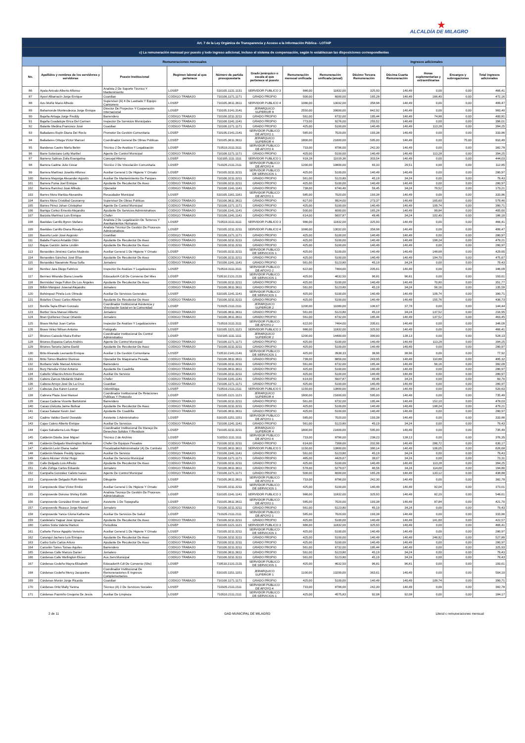★
ALCALDÍA DE MILAGRO
| Art. 7 de la Ley Orgánica de Transparencia y Acceso a la Información Pública - LOTAIP | | | | | | | | | | | | |
| --- | --- | --- | --- | --- | --- | --- | --- | --- | --- | --- | --- | --- |
| c) La remuneración mensual por puesto y todo ingreso adicional, incluso el sistema de compensación, según lo establezcan las disposiciones correspondientes | | | | | | | | | | | | |
| Remuneraciones mensuales | | | | | | | | Ingresos adicionales | | | | |
| No. | Apellidos y nombres de los servidores y servidoras | Puesto Institucional | Regimen laboral al que pertenece | Número de partida presupuestaria | Grado jerárquico o escala al que pertenece el puesto | Remuneración mensual unificada | Remuneración unificada (anual) | Décimo Tercera Remuneración | Décima Cuarta Remuneración | Horas suplementarias y extraordinarias | Encargos y subrogaciones | Total ingresos adicionales |
| 86 | Ayala Arévalo Alberto Alfonso | Analista 2 De Soporte Técnico Y Mantenimiento | LOSEP | 510105.1131.1131 | SERVIDOR PUBLICO 3 | 986,00 | 11832,00 | 325,93 | 140,49 | 0,00 | 0,00 | 466,41 |
| 87 | Ayoví Albarracín Jorge Enrique | Guardian | CODIGO TRABAJO | 710106.1171.1171 | GRADO PROPIO | 500,00 | 6000,00 | 165,28 | 140,49 | 166,40 | 0,00 | 472,16 |
| 88 | Azu Muñiz Mario Alfredo | Supervisor (A) 4 De Lastrado Y Equipo Camionero | LOSEP | 710105.3611.3611 | SERVIDOR PUBLICO 4 | 1086,00 | 13032,00 | 358,98 | 140,49 | 0,00 | 0,00 | 499,47 |
| 89 | Bahamonde Montesdeoca Jorge Enrique | Director De Proyectos Y Cooperación Internacional | LOSEP | 710105.3141.3141 | JERARQUICO SUPERIOR 8 | 2550,00 | 30600,00 | 842,92 | 140,49 | 0,00 | 0,00 | 983,40 |
| 90 | Bajaña Arriaga Jorge Freddy | Barrendero | CODIGO TRABAJO | 710106.3211.3211 | GRADO PROPIO | 561,00 | 6732,00 | 185,44 | 140,49 | 74,88 | 0,00 | 400,81 |
| 91 | Bajaña Guadalupe Erica Del Carmen | Inspector De Servicios Municipales | CODIGO TRABAJO | 710106.1141.1141 | GRADO PROPIO | 773,00 | 9276,00 | 255,52 | 140,49 | 0,00 | 0,00 | 396,01 |
| 92 | Balante Medina Francisco José | Guardian | CODIGO TRABAJO | 710106.1171.1171 | GRADO PROPIO | 425,00 | 5100,00 | 140,49 | 140,49 | 113,28 | 0,00 | 394,25 |
| 93 | Balladares Espín Diana Del Rocío | Promotor De Gestión Comunitaria | LOSEP | 710105.2141.2141 | SERVIDOR PUBLICO DE APOYO 1 | 585,00 | 7020,00 | 193,38 | 140,49 | 0,00 | 0,00 | 333,86 |
| 94 | Balladares Ortega Víctor Manuel | Coordinador General De Obras Publicas | LOSEP | 710105.3611.3611 | JERARQUICO SUPERIOR 4 | 1800,00 | 21600,00 | 595,00 | 140,49 | 0,00 | 75,00 | 810,49 |
| 95 | Banderas Castro María Belén | Técnico 2 De Avalúos Y Legalización | LOSEP | 710510.3111.3111 | SERVIDOR PUBLICO DE APOYO 4 | 733,00 | 8796,00 | 242,30 | 140,49 | 0,00 | 0,00 | 382,78 |
| 96 | Barre Solorzano Letty Maribel | Agente De Control Municipal | CODIGO TRABAJO | 710106.1171.1171 | GRADO PROPIO | 425,00 | 5100,00 | 140,49 | 140,49 | 113,28 | 0,00 | 394,25 |
| 97 | Barreno Salinas Zoila Evangelina | Concejal Alterno | LOSEP | 510105.1111.1111 | SERVIDOR PUBLICO 1 | 918,28 | 11019,36 | 303,54 | 140,49 | 0,00 | 0,00 | 444,03 |
| 98 | Barrera Cadme Julio César | Técnico 2 De Vinculación Comunitaria | LOSEP | 710105.2111.2111 | SERVIDOR PUBLICO DE APOYO 4 | 1200,00 | 10800,00 | 83,33 | 29,51 | 0,00 | 0,00 | 112,85 |
| 99 | Barrera Martínez Joselito Alfonso | Auxiliar General 1 De Higiene Y Ornato | LOSEP | 710105.3211.3211 | SERVIDOR PUBLICO DE SERVICIOS 1 | 425,00 | 5100,00 | 140,49 | 140,49 | 0,00 | 0,00 | 280,97 |
| 100 | Barrera Mayorga Alexander Agustín | Auxiliar De Mantenimiento De Parques | CODIGO TRABAJO | 710106.3211.3211 | GRADO PROPIO | 561,00 | 5123,80 | 45,19 | 34,24 | 0,00 | 0,00 | 79,43 |
| 101 | Barrera Puma Joel Enrique | Ayudante De Recolector De Aseo | CODIGO TRABAJO | 710106.3211.3211 | GRADO PROPIO | 425,00 | 5100,00 | 140,49 | 140,49 | 0,00 | 0,00 | 280,97 |
| 102 | Barrera Ramírez José Alfredo | Operador | CODIGO TRABAJO | 710106.1141.1141 | GRADO PROPIO | 738,00 | 6740,40 | 59,45 | 34,24 | 79,52 | 0,00 | 173,21 |
| 103 | Barres Mora Maritza Alexandra | Recaudador Municipal | LOSEP | 510105.1161.1161 | SERVIDOR PUBLICO DE APOYO 1 | 585,00 | 7020,00 | 193,38 | 140,49 | 0,00 | 0,00 | 333,86 |
| 104 | Barres Mora Cristóbal Geovanny | Supervisor De Obras Publicas | CODIGO TRABAJO | 710106.3611.3611 | GRADO PROPIO | 827,00 | 9924,00 | 273,37 | 140,49 | 165,60 | 0,00 | 579,46 |
| 105 | Barres Pérez Johan Cristopher | Agente De Control Municipal | CODIGO TRABAJO | 710106.1171.1171 | GRADO PROPIO | 425,00 | 5100,00 | 140,49 | 140,49 | 109,74 | 0,00 | 390,71 |
| 106 | Barriga Cortez Ernesto Alejandro | Ayudante De Servicios Administrativos | CODIGO TRABAJO | 710106.1141.1141 | GRADO PROPIO | 500,00 | 6000,00 | 165,28 | 140,49 | 99,84 | 0,00 | 405,60 |
| 107 | Barzola Martínez Luis Enrique | Chofer | CODIGO TRABAJO | 710106.1141.1141 | GRADO PROPIO | 614,00 | 5607,87 | 49,46 | 34,24 | 102,40 | 0,00 | 186,10 |
| 108 | Bastidas Carrillo Byron Stefano | Analista 2 De Legalización De Terrenos Y Asentamientos Humanos | LOSEP | 710510.3111.3111 | SERVIDOR PUBLICO 3 | 986,00 | 11832,00 | 325,93 | 140,49 | 0,00 | 0,00 | 466,41 |
| 109 | Bastidas Carrillo Diana Rosalyn | Analista Técnico De Gestión De Procesos Administrativos | LOSEP | 710105.3211.3211 | SERVIDOR PUBLICO 4 | 1086,00 | 13032,00 | 358,98 | 140,49 | 0,00 | 0,00 | 499,47 |
| 110 | Basurto León José Augusto | Guardian | CODIGO TRABAJO | 710106.1171.1171 | GRADO PROPIO | 425,00 | 5100,00 | 140,49 | 140,49 | 0,00 | 0,00 | 280,97 |
| 111 | Batalla Franco Arnaldo Otón | Ayudante De Recolector De Aseo | CODIGO TRABAJO | 710106.3211.3211 | GRADO PROPIO | 425,00 | 5100,00 | 140,49 | 140,49 | 198,24 | 0,00 | 479,21 |
| 112 | Bayas Garzón Jaime Lindón | Ayudante De Recolector De Aseo | CODIGO TRABAJO | 710106.3211.3211 | GRADO PROPIO | 425,00 | 5100,00 | 140,49 | 140,49 | 0,00 | 0,00 | 280,97 |
| 113 | Benavides Jiménez Carlos Modesto | Auxiliar General 1 De Higiene Y Ornato | LOSEP | 710105.3211.3211 | SERVIDOR PUBLICO DE SERVICIOS 1 | 425,00 | 5100,00 | 140,49 | 140,49 | 148,68 | 0,00 | 429,65 |
| 114 | Benavides Sánchez José Elías | Ayudante De Recolector De Aseo | CODIGO TRABAJO | 710106.3211.3211 | GRADO PROPIO | 425,00 | 5100,00 | 140,49 | 140,49 | 194,70 | 0,00 | 475,67 |
| 115 | Benavidez Navarrete Rosa Sofia | Jornalero | CODIGO TRABAJO | 710106.1141.1141 | GRADO PROPIO | 561,00 | 5123,80 | 45,19 | 34,24 | 0,00 | 0,00 | 79,43 |
| 116 | Benítez Jara Diego Fabricio | Inspector De Avalúos Y Legalizaciones | LOSEP | 710510.3111.3111 | SERVIDOR PUBLICO DE APOYO 2 | 622,00 | 7464,00 | 205,61 | 140,49 | 0,00 | 0,00 | 346,09 |
| 117 | Bermeo Miranda Diana Lissette | Educador/A Cdi De Convenio Del Mies | LOSEP | 710510.2131.2131 | SERVIDOR PUBLICO DE SERVICIOS 1 | 425,00 | 4632,50 | 96,81 | 96,81 | 0,00 | 0,00 | 193,61 |
| 118 | Bermúdez Vega Fulton De Los Ángeles | Ayudante De Recolector De Aseo | CODIGO TRABAJO | 710106.3211.3211 | GRADO PROPIO | 425,00 | 5100,00 | 140,49 | 140,49 | 70,80 | 0,00 | 351,77 |
| 119 | Billón Márquez Juvenal Alejandro | Jornalero | CODIGO TRABAJO | 710106.3611.3611 | GRADO PROPIO | 561,00 | 5123,80 | 45,19 | 34,24 | 56,16 | 0,00 | 135,59 |
| 120 | Bohórquez Pinela Luis Olmedo | Auxiliar De Servicios Generales | LOSEP | 510105.1141.1141 | SERVIDOR PUBLICO DE SERVICIOS 1 | 425,00 | 5100,00 | 140,49 | 140,49 | 109,74 | 0,00 | 390,71 |
| 121 | Bolaños Choez Carlos Alberto | Ayudante De Recolector De Aseo | CODIGO TRABAJO | 710106.3211.3211 | GRADO PROPIO | 425,00 | 5100,00 | 140,49 | 140,49 | 155,76 | 0,00 | 436,73 |
| 122 | Bonilla Tapia Efrain Gonzalo | Coordinador Institucional Asistencia y Vinculación Social en la Comunidad | LOSEP | 710105.2111.2111 | JERARQUICO SUPERIOR 2 | 1200,00 | 11080,00 | 106,67 | 37,78 | 0,00 | 0,00 | 144,44 |
| 123 | Borbor Vera Manuel Alberto | Jornalero | CODIGO TRABAJO | 710106.3611.3611 | GRADO PROPIO | 561,00 | 5123,80 | 45,19 | 34,24 | 137,52 | 0,00 | 216,95 |
| 124 | Bran Quiñonez Oscar Orlando | Jornalero | CODIGO TRABAJO | 710106.3611.3611 | GRADO PROPIO | 561,00 | 6732,00 | 185,44 | 140,49 | 137,52 | 0,00 | 463,45 |
| 125 | Bravo Muñoz Juan Carlos | Inspector De Avalúos Y Legalizaciones | LOSEP | 710510.3111.3111 | SERVIDOR PUBLICO DE APOYO 2 | 622,00 | 7464,00 | 205,61 | 140,49 | 0,00 | 0,00 | 346,09 |
| 126 | Bravo Vélez Wilson Antonio | Fotógrafo | LOSEP | 510105.1121.1121 | SERVIDOR PUBLICO 3 | 986,00 | 11832,00 | 325,93 | 140,49 | 0,00 | 0,00 | 466,41 |
| 127 | Briones Caicedo Maira Esther | Coordinador Institucional De Control Administrativo | LOSEP | 510105.1111.1111 | JERARQUICO SUPERIOR 2 | 1200,00 | 14400,00 | 390,00 | 138,13 | 0,00 | 0,00 | 528,13 |
| 128 | Briones Esparza Carlos Andrés | Agente De Control Municipal | CODIGO TRABAJO | 710106.1171.1171 | GRADO PROPIO | 425,00 | 5100,00 | 140,49 | 140,49 | 113,28 | 0,00 | 394,25 |
| 129 | Briones Tenorio Jaime David | Ayudante De Recolector De Aseo | CODIGO TRABAJO | 710106.3211.3211 | GRADO PROPIO | 425,00 | 5100,00 | 140,49 | 140,49 | 0,00 | 0,00 | 280,97 |
| 130 | Brito Alvarado Leonardo Enrique | Auxiliar 1 De Gestión Comunitaria | LOSEP | 710510.2141.2141 | SERVIDOR PUBLICO DE SERVICIOS 1 | 425,00 | 3938,33 | 38,96 | 38,96 | 0,00 | 0,00 | 77,92 |
| 131 | Brito Torres Bladimir Dionisio | Operador De Maquinaria Pesada | CODIGO TRABAJO | 710106.3611.3611 | GRADO PROPIO | 738,00 | 8856,00 | 243,95 | 140,49 | 110,88 | 0,00 | 495,32 |
| 132 | Burbano Valle Manuel Antonio | Barrendero | CODIGO TRABAJO | 710106.3211.3211 | GRADO PROPIO | 561,00 | 6732,00 | 185,44 | 140,49 | 56,16 | 0,00 | 382,09 |
| 133 | Bury Heredia Víctor Antonio | Ayudante De Cuadrilla | CODIGO TRABAJO | 710106.3611.3611 | GRADO PROPIO | 425,00 | 5100,00 | 140,49 | 140,49 | 0,00 | 0,00 | 280,97 |
| 134 | Cabello Villacrés Arturo Evaristo | Auxiliar De Servicio | CODIGO TRABAJO | 710106.3211.3211 | GRADO PROPIO | 425,00 | 5100,00 | 140,49 | 140,49 | 0,00 | 0,00 | 280,97 |
| 135 | Cabero Zarcos Medardo Stalin | Chofer | CODIGO TRABAJO | 710106.1141.1141 | GRADO PROPIO | 614,00 | 5607,87 | 49,46 | 34,24 | 0,00 | 0,00 | 83,70 |
| 136 | Cabeza Arroyo José De La Cruz | Guardian | CODIGO TRABAJO | 710106.1171.1171 | GRADO PROPIO | 425,00 | 5100,00 | 140,49 | 140,49 | 0,00 | 0,00 | 280,97 |
| 137 | Cabezas Zea Karen Leonor | Odontóloga | LOSEP | 710510.2111.2111 | SERVIDOR PUBLICO 5 | 1150,00 | 13800,00 | 380,14 | 140,49 | 0,00 | 0,00 | 520,63 |
| 138 | Cabrera Plaza José Manuel | Coordinador Institucional De Relaciones Publicas Y Protocolo | LOSEP | 510105.1121.1121 | JERARQUICO SUPERIOR 4 | 1800,00 | 21600,00 | 595,00 | 140,49 | 0,00 | 0,00 | 735,49 |
| 139 | Cacao Cadena Vicente Bartolomé | Barrendero | CODIGO TRABAJO | 710106.3211.3211 | GRADO PROPIO | 561,00 | 6732,00 | 185,44 | 140,49 | 152,10 | 0,00 | 478,03 |
| 140 | Cacao Llivicota Jaime Bolívar | Ayudante De Recolector De Aseo | CODIGO TRABAJO | 710106.3211.3211 | GRADO PROPIO | 425,00 | 5100,00 | 140,49 | 140,49 | 198,24 | 0,00 | 479,21 |
| 141 | Cacao Salazar Kevin Joel | Ayudante De Cuadrilla | CODIGO TRABAJO | 710106.3611.3611 | GRADO PROPIO | 425,00 | 5100,00 | 140,49 | 140,49 | 0,00 | 0,00 | 280,97 |
| 142 | Cadme Valdez David Oswaldo | Asistente 1 Administrativo | LOSEP | 510105.1151.1151 | SERVIDOR PUBLICO DE APOYO 1 | 585,00 | 7020,00 | 193,38 | 140,49 | 0,00 | 0,00 | 333,86 |
| 143 | Cajas Calero Alberto Enrique | Auxiliar De Servicios | CODIGO TRABAJO | 710106.1141.1141 | GRADO PROPIO | 561,00 | 5123,80 | 45,19 | 34,24 | 0,00 | 0,00 | 79,43 |
| 144 | Cajas Salvatierra Luis Roger | Coordinador Institucional De Manejo De Desechos Solidos Y Residuos | LOSEP | 710105.3211.3211 | JERARQUICO SUPERIOR 4 | 1800,00 | 21600,00 | 595,00 | 140,49 | 0,00 | 0,00 | 735,49 |
| 145 | Calderón Dávila José Miguel | Técnico 2 de Archivo | LOSEP | 510510.1111.1111 | SERVIDOR PUBLICO DE APOYO 4 | 733,00 | 8796,00 | 238,23 | 138,13 | 0,00 | 0,00 | 376,35 |
| 146 | Calderón Delgado Washington Bolívar | Chofer De Equipos Pesados | CODIGO TRABAJO | 710106.3211.3211 | GRADO PROPIO | 614,00 | 7368,00 | 202,96 | 140,49 | 286,72 | 0,00 | 630,17 |
| 147 | Calderón León Diana Isabel | Fiscalizador/Administrador (A) De Contrato | LOSEP | 710105.3611.3611 | SERVIDOR PUBLICO 5 | 1150,00 | 13800,00 | 380,14 | 140,49 | 106,05 | 0,00 | 626,68 |
| 148 | Calderón Malave Freddy Ignacio | Auxiliar De Servicio | CODIGO TRABAJO | 710106.1141.1141 | GRADO PROPIO | 561,00 | 5123,80 | 45,19 | 34,24 | 0,00 | 0,00 | 79,43 |
| 149 | Calero Alcoser Víctor Hugo | Auxiliar De Servicio Municipal | CODIGO TRABAJO | 710106.1171.1171 | GRADO PROPIO | 485,00 | 4429,67 | 39,07 | 34,24 | 0,00 | 0,00 | 73,31 |
| 150 | Calle Delgado Luis Alfredo | Ayudante De Recolector De Aseo | CODIGO TRABAJO | 710106.3211.3211 | GRADO PROPIO | 425,00 | 5100,00 | 140,49 | 140,49 | 113,28 | 0,00 | 394,25 |
| 151 | Calle Zúñiga Carlos Eduardo | Jornalero | CODIGO TRABAJO | 710106.3611.3611 | GRADO PROPIO | 578,00 | 5279,07 | 46,56 | 34,24 | 114,00 | 0,00 | 194,80 |
| 152 | Campaña González Calixto Isaías | Agente De Control Municipal | CODIGO TRABAJO | 710106.1171.1171 | GRADO PROPIO | 500,00 | 6000,00 | 165,28 | 140,49 | 133,12 | 0,00 | 438,88 |
| 153 | Campoverde Delgado Ruth Noemi | Dibujante | LOSEP | 710105.3611.3611 | SERVIDOR PUBLICO DE APOYO 4 | 733,00 | 8796,00 | 242,30 | 140,49 | 0,00 | 0,00 | 382,78 |
| 154 | Campoverde Díaz Víctor Emilio | Auxiliar General 1 De Higiene Y Ornato | LOSEP | 710105.3211.3211 | SERVIDOR PUBLICO DE SERVICIOS 1 | 425,00 | 5100,00 | 140,49 | 140,49 | 92,04 | 0,00 | 373,01 |
| 155 | Campoverde Donoso Shirley Edith | Analista Técnico De Gestión De Procesos Administrativos | LOSEP | 510105.1141.1141 | SERVIDOR PUBLICO 3 | 986,00 | 11832,00 | 325,93 | 140,49 | 82,20 | 0,00 | 548,61 |
| 156 | Campoverde González Erwin Javier | Asistente 1 De Topografía | LOSEP | 710105.3611.3611 | SERVIDOR PUBLICO DE APOYO 1 | 585,00 | 7020,00 | 193,38 | 140,49 | 87,84 | 0,00 | 421,70 |
| 157 | Campoverde Reasco Jorge Manuel | Jornalero | CODIGO TRABAJO | 710106.3211.3211 | GRADO PROPIO | 561,00 | 5123,80 | 45,19 | 34,24 | 0,00 | 0,00 | 79,43 |
| 158 | Campoverde Yance Gloria Katherine | Auxiliar De Servicios De Salud | LOSEP | 710105.2111.2111 | SERVIDOR PUBLICO DE APOYO 1 | 585,00 | 7020,00 | 193,38 | 140,49 | 0,00 | 0,00 | 333,86 |
| 159 | Candelario Yaguar José Ignacio | Ayudante De Recolector De Aseo | CODIGO TRABAJO | 710106.3211.3211 | GRADO PROPIO | 425,00 | 5100,00 | 140,49 | 140,49 | 141,60 | 0,00 | 422,57 |
| 160 | Cantos Soria Valeria Mariuxi | Periodista | LOSEP | 510105.1121.1121 | SERVIDOR PUBLICO 3 | 986,00 | 11832,00 | 325,93 | 140,49 | 0,00 | 0,00 | 466,41 |
| 161 | Cañarte Ponce Agapito Verisimo | Auxiliar General 1 De Higiene Y Ornato | LOSEP | 710105.3211.3211 | SERVIDOR PUBLICO DE SERVICIOS 1 | 425,00 | 5100,00 | 140,49 | 140,49 | 0,00 | 0,00 | 280,97 |
| 162 | Caranqui Jachero Luis Enrique | Ayudante De Recolector De Aseo | CODIGO TRABAJO | 710106.3211.3211 | GRADO PROPIO | 425,00 | 5100,00 | 140,49 | 140,49 | 246,92 | 0,00 | 527,89 |
| 163 | Carbo Solís Carlos Arturo | Ayudante De Recolector De Aseo | CODIGO TRABAJO | 710106.3211.3211 | GRADO PROPIO | 425,00 | 5100,00 | 140,49 | 140,49 | 0,00 | 0,00 | 280,97 |
| 164 | Carcelén Torres Tomas Aquiles | Barrendero | CODIGO TRABAJO | 710106.3211.3211 | GRADO PROPIO | 561,00 | 6732,00 | 185,44 | 140,49 | 0,00 | 0,00 | 325,93 |
| 165 | Cárdenas Calle Marcos Daniel | Jornalero | CODIGO TRABAJO | 710106.3611.3611 | GRADO PROPIO | 561,00 | 5123,80 | 45,19 | 34,24 | 0,00 | 0,00 | 79,43 |
| 166 | Cárdenas Calle Wellington Eliceo | Aux.Serv.Municipal | CODIGO TRABAJO | 710106.3211.3211 | GRADO PROPIO | 561,00 | 5123,80 | 45,19 | 34,24 | 0,00 | 0,00 | 79,43 |
| 167 | Cárdenas Cedeño Mayra Elizabeth | Educador/A Cdi De Convenio (Sbu) | LOSEP | 710510.2131.2131 | SERVIDOR PUBLICO DE SERVICIOS 1 | 425,00 | 4632,50 | 96,81 | 96,81 | 0,00 | 0,00 | 193,61 |
| 168 | Cárdenas Cedeño Mercy Jacqueline | Coordinador Institucional De Remuneraciones E Ingresos Complementarios | LOSEP | 510105.1151.1151 | JERARQUICO SUPERIOR 1 | 1100,00 | 13200,00 | 363,61 | 140,49 | 0,00 | 0,00 | 504,10 |
| 169 | Cárdenas Morán Jorge Ricardo | Guardian | CODIGO TRABAJO | 710106.1171.1171 | GRADO PROPIO | 425,00 | 5100,00 | 140,49 | 140,49 | 109,74 | 0,00 | 390,71 |
| 170 | Cárdenas Ortiz Mally Yanina | Técnico (A) 2 De Servicios Sociales | LOSEP | 710105.2111.2111 | SERVIDOR PUBLICO DE APOYO 4 | 733,00 | 8796,00 | 242,30 | 140,49 | 0,00 | 0,00 | 382,78 |
| 171 | Cárdenas Pazmiño Gregoria De Jesús | Auxiliar De Limpieza | LOSEP | 710510.2111.2111 | SERVIDOR PUBLICO DE SERVICIOS 1 | 425,00 | 4575,83 | 92,08 | 92,08 | 0,00 | 0,00 | 184,17 |
2 de 11 GAD MUNICIPAL DE MILAGRO Literal c remuneraciones mensual